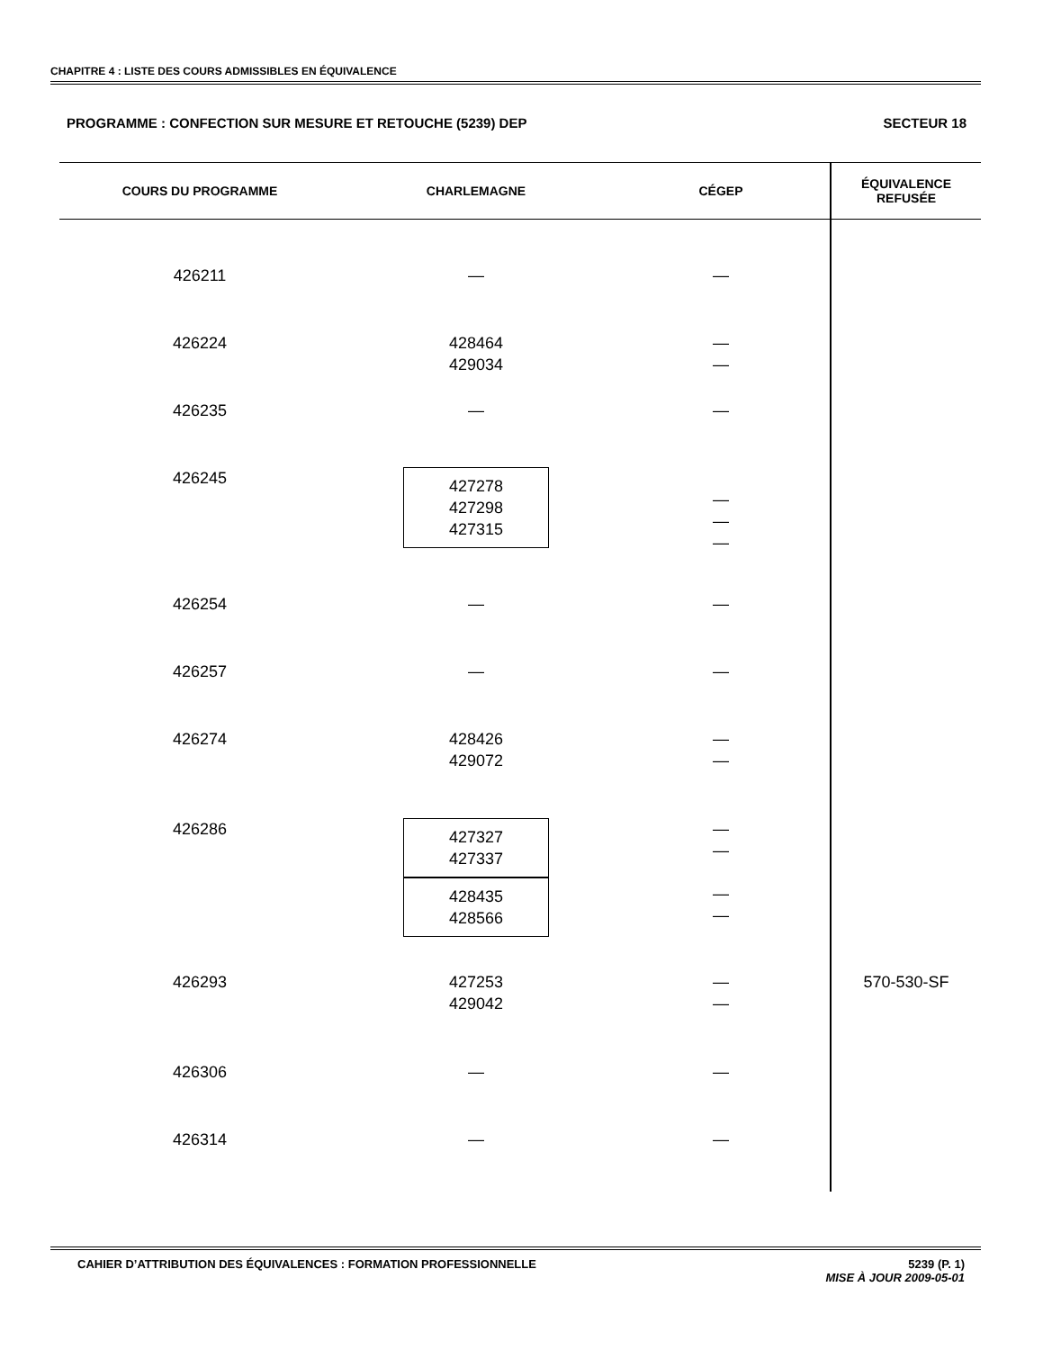CHAPITRE 4 : LISTE DES COURS ADMISSIBLES EN ÉQUIVALENCE
PROGRAMME : CONFECTION SUR MESURE ET RETOUCHE (5239) DEP SECTEUR 18
| COURS DU PROGRAMME | CHARLEMAGNE | CÉGEP | ÉQUIVALENCE REFUSÉE |
| --- | --- | --- | --- |
| 426211 | — | — | |
| 426224 | 428464 429034 | — — | |
| 426235 | — | — | |
| 426245 | 427278 427298 427315 | — — — | |
| 426254 | — | — | |
| 426257 | — | — | |
| 426274 | 428426 429072 | — — | |
| 426286 | 427327 427337 428435 428566 | — — — — | |
| 426293 | 427253 429042 | — — | 570-530-SF |
| 426306 | — | — | |
| 426314 | — | — | |
CAHIER D’ATTRIBUTION DES ÉQUIVALENCES : FORMATION PROFESSIONNELLE 5239 (P. 1)
MISE À JOUR 2009-05-01